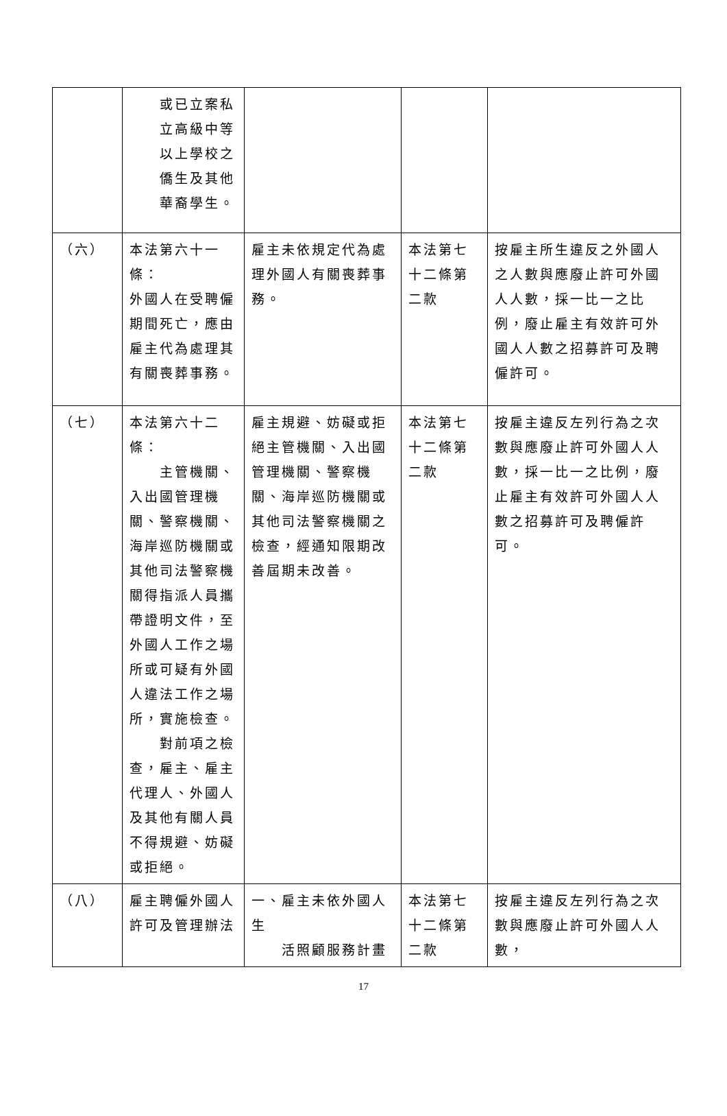| | 或已立案私 立高級中等 以上學校之 僑生及其他 華裔學生。 | | | |
| （六） | 本法第六十一條： 外國人在受聘僱期間死亡，應由雇主代為處理其有關喪葬事務。 | 雇主未依規定代為處理外國人有關喪葬事務。 | 本法第七十二條第二款 | 按雇主所生違反之外國人之人數與應廢止許可外國人人數，採一比一之比例，廢止雇主有效許可外國人人數之招募許可及聘僱許可。 |
| （七） | 本法第六十二條： 主管機關、入出國管理機關、警察機關、海岸巡防機關或其他司法警察機關得指派人員攜帶證明文件，至外國人工作之場所或可疑有外國人違法工作之場所，實施檢查。 對前項之檢查，雇主、雇主代理人、外國人及其他有關人員不得規避、妨礙或拒絕。 | 雇主規避、妨礙或拒絕主管機關、入出國管理機關、警察機關、海岸巡防機關或其他司法警察機關之檢查，經通知限期改善屆期未改善。 | 本法第七十二條第二款 | 按雇主違反左列行為之次數與應廢止許可外國人人數，採一比一之比例，廢止雇主有效許可外國人人數之招募許可及聘僱許可。 |
| （八） | 雇主聘僱外國人許可及管理辦法 | 一、雇主未依外國人生 活照顧服務計畫 | 本法第七十二條第二款 | 按雇主違反左列行為之次數與應廢止許可外國人人數， |
17